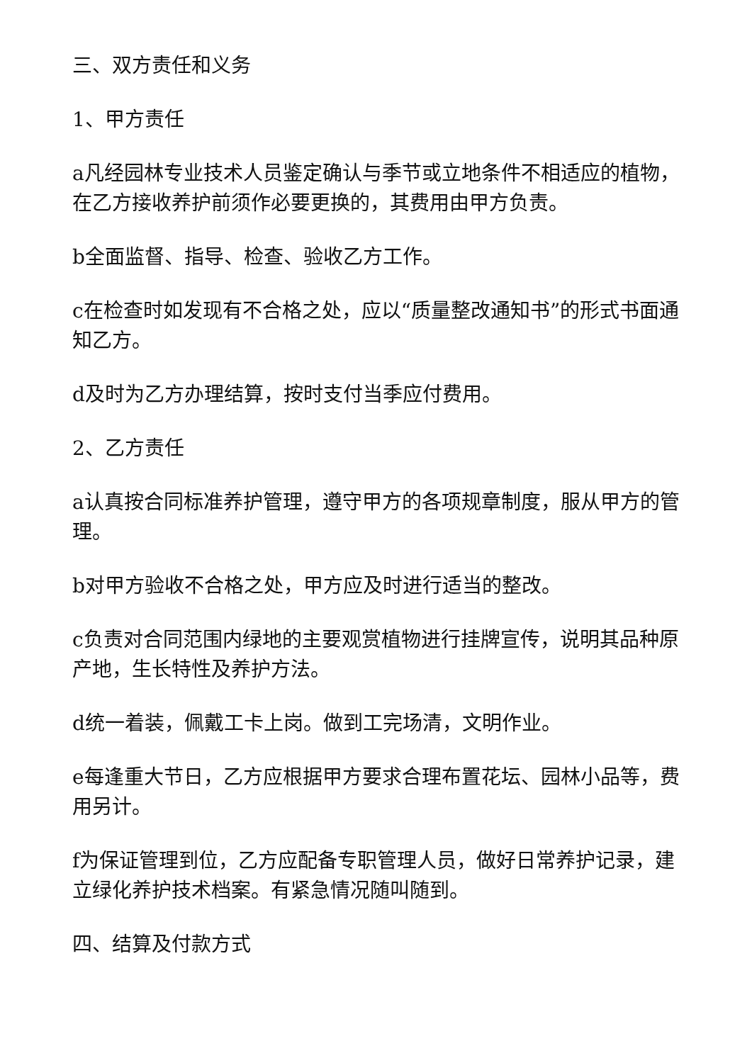三、双方责任和义务
1、甲方责任
a凡经园林专业技术人员鉴定确认与季节或立地条件不相适应的植物，在乙方接收养护前须作必要更换的，其费用由甲方负责。
b全面监督、指导、检查、验收乙方工作。
c在检查时如发现有不合格之处，应以“质量整改通知书”的形式书面通知乙方。
d及时为乙方办理结算，按时支付当季应付费用。
2、乙方责任
a认真按合同标准养护管理，遵守甲方的各项规章制度，服从甲方的管理。
b对甲方验收不合格之处，甲方应及时进行适当的整改。
c负责对合同范围内绿地的主要观赏植物进行挂牌宣传，说明其品种原产地，生长特性及养护方法。
d统一着装，佩戴工卡上岗。做到工完场清，文明作业。
e每逢重大节日，乙方应根据甲方要求合理布置花坛、园林小品等，费用另计。
f为保证管理到位，乙方应配备专职管理人员，做好日常养护记录，建立绿化养护技术档案。有紧急情况随叫随到。
四、结算及付款方式